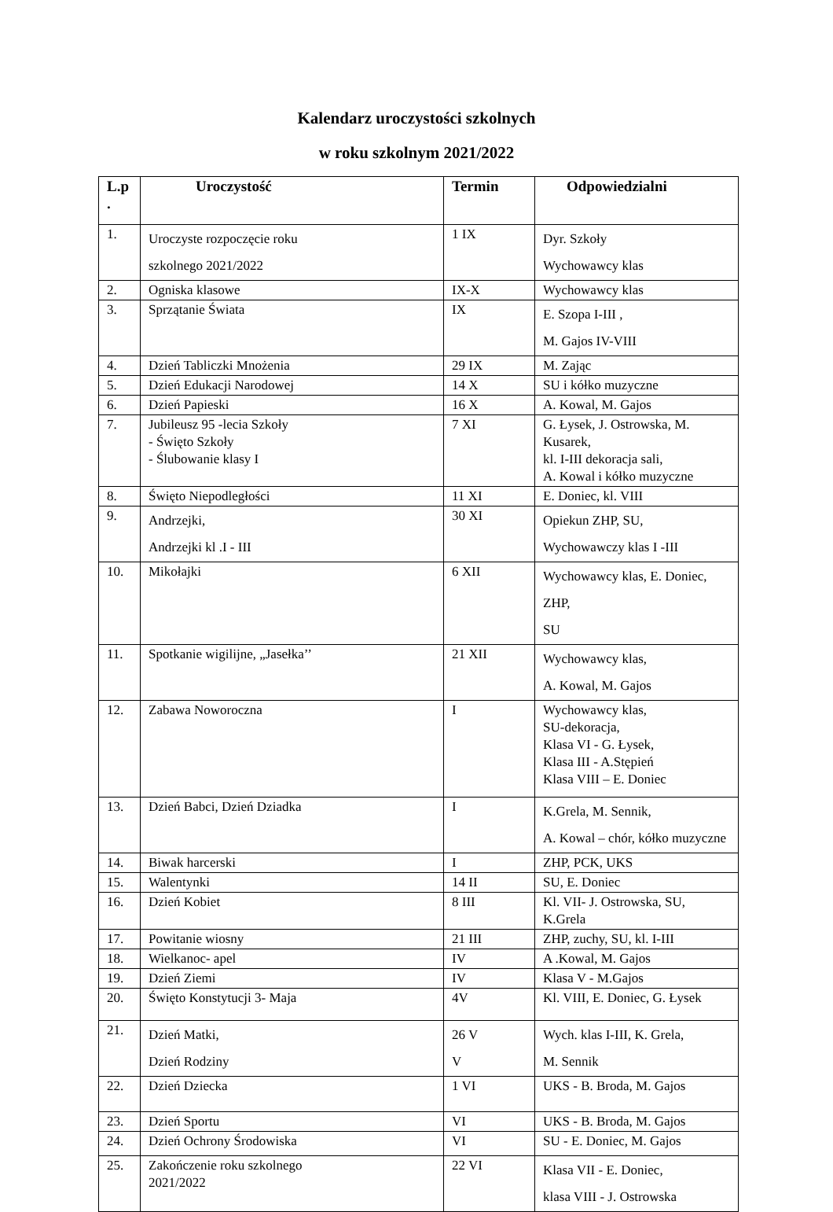Kalendarz uroczystości szkolnych
w roku szkolnym 2021/2022
| L.p . | Uroczystość | Termin | Odpowiedzialni |
| --- | --- | --- | --- |
| 1. | Uroczyste rozpoczęcie roku szkolnego 2021/2022 | 1 IX | Dyr. Szkoły Wychowawcy klas |
| 2. | Ogniska klasowe | IX-X | Wychowawcy klas |
| 3. | Sprzątanie Świata | IX | E. Szopa I-III , M. Gajos IV-VIII |
| 4. | Dzień Tabliczki Mnożenia | 29 IX | M. Zając |
| 5. | Dzień Edukacji Narodowej | 14 X | SU i kółko muzyczne |
| 6. | Dzień Papieski | 16 X | A. Kowal, M. Gajos |
| 7. | Jubileusz 95 -lecia Szkoły - Święto Szkoły - Ślubowanie klasy I | 7 XI | G. Łysek, J. Ostrowska, M. Kusarek, kl. I-III dekoracja sali, A. Kowal i kółko muzyczne |
| 8. | Święto Niepodległości | 11 XI | E. Doniec, kl. VIII |
| 9. | Andrzejki, Andrzejki kl .I - III | 30 XI | Opiekun ZHP, SU, Wychowawczy klas I -III |
| 10. | Mikołajki | 6 XII | Wychowawcy klas, E. Doniec, ZHP, SU |
| 11. | Spotkanie wigilijne, „Jasełka’’ | 21 XII | Wychowawcy klas, A. Kowal, M. Gajos |
| 12. | Zabawa Noworoczna | I | Wychowawcy klas, SU-dekoracja, Klasa VI - G. Łysek, Klasa III - A.Stępień Klasa VIII – E. Doniec |
| 13. | Dzień Babci, Dzień Dziadka | I | K.Grela, M. Sennik, A. Kowal – chór, kółko muzyczne |
| 14. | Biwak harcerski | I | ZHP, PCK, UKS |
| 15. | Walentynki | 14 II | SU, E. Doniec |
| 16. | Dzień Kobiet | 8 III | Kl. VII- J. Ostrowska, SU, K.Grela |
| 17. | Powitanie wiosny | 21 III | ZHP, zuchy, SU, kl. I-III |
| 18. | Wielkanoc- apel | IV | A .Kowal, M. Gajos |
| 19. | Dzień Ziemi | IV | Klasa V - M.Gajos |
| 20. | Święto Konstytucji 3- Maja | 4V | Kl. VIII, E. Doniec, G. Łysek |
| 21. | Dzień Matki, Dzień Rodziny | 26 V V | Wych. klas I-III, K. Grela, M. Sennik |
| 22. | Dzień Dziecka | 1 VI | UKS - B. Broda, M. Gajos |
| 23. | Dzień Sportu | VI | UKS - B. Broda, M. Gajos |
| 24. | Dzień Ochrony Środowiska | VI | SU - E. Doniec, M. Gajos |
| 25. | Zakończenie roku szkolnego 2021/2022 | 22 VI | Klasa VII - E. Doniec, klasa VIII - J. Ostrowska |